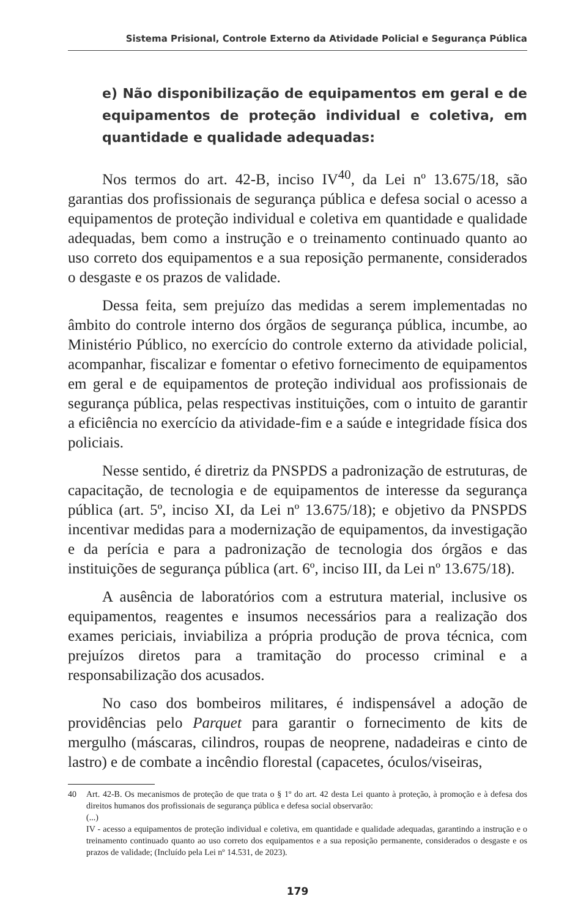Sistema Prisional, Controle Externo da Atividade Policial e Segurança Pública
e) Não disponibilização de equipamentos em geral e de equipamentos de proteção individual e coletiva, em quantidade e qualidade adequadas:
Nos termos do art. 42-B, inciso IV<sup>40</sup>, da Lei nº 13.675/18, são garantias dos profissionais de segurança pública e defesa social o acesso a equipamentos de proteção individual e coletiva em quantidade e qualidade adequadas, bem como a instrução e o treinamento continuado quanto ao uso correto dos equipamentos e a sua reposição permanente, considerados o desgaste e os prazos de validade.
Dessa feita, sem prejuízo das medidas a serem implementadas no âmbito do controle interno dos órgãos de segurança pública, incumbe, ao Ministério Público, no exercício do controle externo da atividade policial, acompanhar, fiscalizar e fomentar o efetivo fornecimento de equipamentos em geral e de equipamentos de proteção individual aos profissionais de segurança pública, pelas respectivas instituições, com o intuito de garantir a eficiência no exercício da atividade-fim e a saúde e integridade física dos policiais.
Nesse sentido, é diretriz da PNSPDS a padronização de estruturas, de capacitação, de tecnologia e de equipamentos de interesse da segurança pública (art. 5º, inciso XI, da Lei nº 13.675/18); e objetivo da PNSPDS incentivar medidas para a modernização de equipamentos, da investigação e da perícia e para a padronização de tecnologia dos órgãos e das instituições de segurança pública (art. 6º, inciso III, da Lei nº 13.675/18).
A ausência de laboratórios com a estrutura material, inclusive os equipamentos, reagentes e insumos necessários para a realização dos exames periciais, inviabiliza a própria produção de prova técnica, com prejuízos diretos para a tramitação do processo criminal e a responsabilização dos acusados.
No caso dos bombeiros militares, é indispensável a adoção de providências pelo Parquet para garantir o fornecimento de kits de mergulho (máscaras, cilindros, roupas de neoprene, nadadeiras e cinto de lastro) e de combate a incêndio florestal (capacetes, óculos/viseiras,
40
Art. 42-B. Os mecanismos de proteção de que trata o § 1º do art. 42 desta Lei quanto à proteção, à promoção e à defesa dos direitos humanos dos profissionais de segurança pública e defesa social observarão:
(...)
IV - acesso a equipamentos de proteção individual e coletiva, em quantidade e qualidade adequadas, garantindo a instrução e o treinamento continuado quanto ao uso correto dos equipamentos e a sua reposição permanente, considerados o desgaste e os prazos de validade; (Incluído pela Lei nº 14.531, de 2023).
179